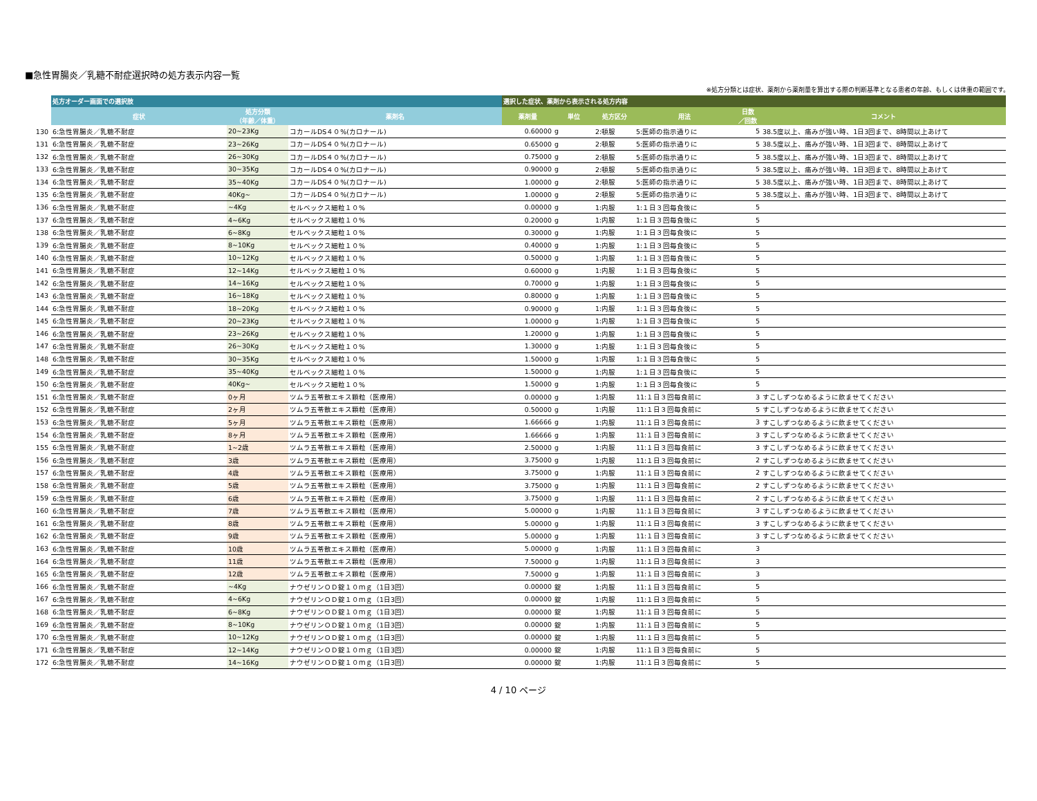■急性胃腸炎／乳糖不耐症選択時の処方表示内容一覧
※処方分類とは症状、薬剤から薬剤量を算出する際の判断基準となる患者の年齢、もしくは体重の範囲です。
| | 処方オーダー画面での選択肢 | | | 選択した症状、薬剤から表示される処方内容 | | | | | |
| --- | --- | --- | --- | --- | --- | --- | --- | --- | --- |
| | 症状 | 処方分類 （年齢／体重） | 薬剤名 | 薬剤量 | 単位 | 処方区分 | 用法 | 日数 ／回数 | コメント |
| 130 | 6:急性胃腸炎／乳糖不耐症 | 20~23Kg | コカールDS４０%(カロナール) | 0.60000 | g | 2:頓服 | 5:医師の指示通りに | 5 | 38.5度以上、痛みが強い時、1日3回まで、8時間以上あけて |
| 131 | 6:急性胃腸炎／乳糖不耐症 | 23~26Kg | コカールDS４０%(カロナール) | 0.65000 | g | 2:頓服 | 5:医師の指示通りに | 5 | 38.5度以上、痛みが強い時、1日3回まで、8時間以上あけて |
| 132 | 6:急性胃腸炎／乳糖不耐症 | 26~30Kg | コカールDS４０%(カロナール) | 0.75000 | g | 2:頓服 | 5:医師の指示通りに | 5 | 38.5度以上、痛みが強い時、1日3回まで、8時間以上あけて |
| 133 | 6:急性胃腸炎／乳糖不耐症 | 30~35Kg | コカールDS４０%(カロナール) | 0.90000 | g | 2:頓服 | 5:医師の指示通りに | 5 | 38.5度以上、痛みが強い時、1日3回まで、8時間以上あけて |
| 134 | 6:急性胃腸炎／乳糖不耐症 | 35~40Kg | コカールDS４０%(カロナール) | 1.00000 | g | 2:頓服 | 5:医師の指示通りに | 5 | 38.5度以上、痛みが強い時、1日3回まで、8時間以上あけて |
| 135 | 6:急性胃腸炎／乳糖不耐症 | 40Kg~ | コカールDS４０%(カロナール) | 1.00000 | g | 2:頓服 | 5:医師の指示通りに | 5 | 38.5度以上、痛みが強い時、1日3回まで、8時間以上あけて |
| 136 | 6:急性胃腸炎／乳糖不耐症 | ~4Kg | セルベックス細粒１０% | 0.00000 | g | 1:内服 | 1:１日３回毎食後に | 5 | |
| 137 | 6:急性胃腸炎／乳糖不耐症 | 4~6Kg | セルベックス細粒１０% | 0.20000 | g | 1:内服 | 1:１日３回毎食後に | 5 | |
| 138 | 6:急性胃腸炎／乳糖不耐症 | 6~8Kg | セルベックス細粒１０% | 0.30000 | g | 1:内服 | 1:１日３回毎食後に | 5 | |
| 139 | 6:急性胃腸炎／乳糖不耐症 | 8~10Kg | セルベックス細粒１０% | 0.40000 | g | 1:内服 | 1:１日３回毎食後に | 5 | |
| 140 | 6:急性胃腸炎／乳糖不耐症 | 10~12Kg | セルベックス細粒１０% | 0.50000 | g | 1:内服 | 1:１日３回毎食後に | 5 | |
| 141 | 6:急性胃腸炎／乳糖不耐症 | 12~14Kg | セルベックス細粒１０% | 0.60000 | g | 1:内服 | 1:１日３回毎食後に | 5 | |
| 142 | 6:急性胃腸炎／乳糖不耐症 | 14~16Kg | セルベックス細粒１０% | 0.70000 | g | 1:内服 | 1:１日３回毎食後に | 5 | |
| 143 | 6:急性胃腸炎／乳糖不耐症 | 16~18Kg | セルベックス細粒１０% | 0.80000 | g | 1:内服 | 1:１日３回毎食後に | 5 | |
| 144 | 6:急性胃腸炎／乳糖不耐症 | 18~20Kg | セルベックス細粒１０% | 0.90000 | g | 1:内服 | 1:１日３回毎食後に | 5 | |
| 145 | 6:急性胃腸炎／乳糖不耐症 | 20~23Kg | セルベックス細粒１０% | 1.00000 | g | 1:内服 | 1:１日３回毎食後に | 5 | |
| 146 | 6:急性胃腸炎／乳糖不耐症 | 23~26Kg | セルベックス細粒１０% | 1.20000 | g | 1:内服 | 1:１日３回毎食後に | 5 | |
| 147 | 6:急性胃腸炎／乳糖不耐症 | 26~30Kg | セルベックス細粒１０% | 1.30000 | g | 1:内服 | 1:１日３回毎食後に | 5 | |
| 148 | 6:急性胃腸炎／乳糖不耐症 | 30~35Kg | セルベックス細粒１０% | 1.50000 | g | 1:内服 | 1:１日３回毎食後に | 5 | |
| 149 | 6:急性胃腸炎／乳糖不耐症 | 35~40Kg | セルベックス細粒１０% | 1.50000 | g | 1:内服 | 1:１日３回毎食後に | 5 | |
| 150 | 6:急性胃腸炎／乳糖不耐症 | 40Kg~ | セルベックス細粒１０% | 1.50000 | g | 1:内服 | 1:１日３回毎食後に | 5 | |
| 151 | 6:急性胃腸炎／乳糖不耐症 | 0ヶ月 | ツムラ五苓散エキス顆粒（医療用） | 0.00000 | g | 1:内服 | 11:１日３回毎食前に | 3 | すこしずつなめるように飲ませてください |
| 152 | 6:急性胃腸炎／乳糖不耐症 | 2ヶ月 | ツムラ五苓散エキス顆粒（医療用） | 0.50000 | g | 1:内服 | 11:１日３回毎食前に | 5 | すこしずつなめるように飲ませてください |
| 153 | 6:急性胃腸炎／乳糖不耐症 | 5ヶ月 | ツムラ五苓散エキス顆粒（医療用） | 1.66666 | g | 1:内服 | 11:１日３回毎食前に | 3 | すこしずつなめるように飲ませてください |
| 154 | 6:急性胃腸炎／乳糖不耐症 | 8ヶ月 | ツムラ五苓散エキス顆粒（医療用） | 1.66666 | g | 1:内服 | 11:１日３回毎食前に | 3 | すこしずつなめるように飲ませてください |
| 155 | 6:急性胃腸炎／乳糖不耐症 | 1~2歳 | ツムラ五苓散エキス顆粒（医療用） | 2.50000 | g | 1:内服 | 11:１日３回毎食前に | 3 | すこしずつなめるように飲ませてください |
| 156 | 6:急性胃腸炎／乳糖不耐症 | 3歳 | ツムラ五苓散エキス顆粒（医療用） | 3.75000 | g | 1:内服 | 11:１日３回毎食前に | 2 | すこしずつなめるように飲ませてください |
| 157 | 6:急性胃腸炎／乳糖不耐症 | 4歳 | ツムラ五苓散エキス顆粒（医療用） | 3.75000 | g | 1:内服 | 11:１日３回毎食前に | 2 | すこしずつなめるように飲ませてください |
| 158 | 6:急性胃腸炎／乳糖不耐症 | 5歳 | ツムラ五苓散エキス顆粒（医療用） | 3.75000 | g | 1:内服 | 11:１日３回毎食前に | 2 | すこしずつなめるように飲ませてください |
| 159 | 6:急性胃腸炎／乳糖不耐症 | 6歳 | ツムラ五苓散エキス顆粒（医療用） | 3.75000 | g | 1:内服 | 11:１日３回毎食前に | 2 | すこしずつなめるように飲ませてください |
| 160 | 6:急性胃腸炎／乳糖不耐症 | 7歳 | ツムラ五苓散エキス顆粒（医療用） | 5.00000 | g | 1:内服 | 11:１日３回毎食前に | 3 | すこしずつなめるように飲ませてください |
| 161 | 6:急性胃腸炎／乳糖不耐症 | 8歳 | ツムラ五苓散エキス顆粒（医療用） | 5.00000 | g | 1:内服 | 11:１日３回毎食前に | 3 | すこしずつなめるように飲ませてください |
| 162 | 6:急性胃腸炎／乳糖不耐症 | 9歳 | ツムラ五苓散エキス顆粒（医療用） | 5.00000 | g | 1:内服 | 11:１日３回毎食前に | 3 | すこしずつなめるように飲ませてください |
| 163 | 6:急性胃腸炎／乳糖不耐症 | 10歳 | ツムラ五苓散エキス顆粒（医療用） | 5.00000 | g | 1:内服 | 11:１日３回毎食前に | 3 | |
| 164 | 6:急性胃腸炎／乳糖不耐症 | 11歳 | ツムラ五苓散エキス顆粒（医療用） | 7.50000 | g | 1:内服 | 11:１日３回毎食前に | 3 | |
| 165 | 6:急性胃腸炎／乳糖不耐症 | 12歳 | ツムラ五苓散エキス顆粒（医療用） | 7.50000 | g | 1:内服 | 11:１日３回毎食前に | 3 | |
| 166 | 6:急性胃腸炎／乳糖不耐症 | ~4Kg | ナウゼリンＯＤ錠１０ｍｇ（1日3回） | 0.00000 | 錠 | 1:内服 | 11:１日３回毎食前に | 5 | |
| 167 | 6:急性胃腸炎／乳糖不耐症 | 4~6Kg | ナウゼリンＯＤ錠１０ｍｇ（1日3回） | 0.00000 | 錠 | 1:内服 | 11:１日３回毎食前に | 5 | |
| 168 | 6:急性胃腸炎／乳糖不耐症 | 6~8Kg | ナウゼリンＯＤ錠１０ｍｇ（1日3回） | 0.00000 | 錠 | 1:内服 | 11:１日３回毎食前に | 5 | |
| 169 | 6:急性胃腸炎／乳糖不耐症 | 8~10Kg | ナウゼリンＯＤ錠１０ｍｇ（1日3回） | 0.00000 | 錠 | 1:内服 | 11:１日３回毎食前に | 5 | |
| 170 | 6:急性胃腸炎／乳糖不耐症 | 10~12Kg | ナウゼリンＯＤ錠１０ｍｇ（1日3回） | 0.00000 | 錠 | 1:内服 | 11:１日３回毎食前に | 5 | |
| 171 | 6:急性胃腸炎／乳糖不耐症 | 12~14Kg | ナウゼリンＯＤ錠１０ｍｇ（1日3回） | 0.00000 | 錠 | 1:内服 | 11:１日３回毎食前に | 5 | |
| 172 | 6:急性胃腸炎／乳糖不耐症 | 14~16Kg | ナウゼリンＯＤ錠１０ｍｇ（1日3回） | 0.00000 | 錠 | 1:内服 | 11:１日３回毎食前に | 5 | |
4 / 10 ページ